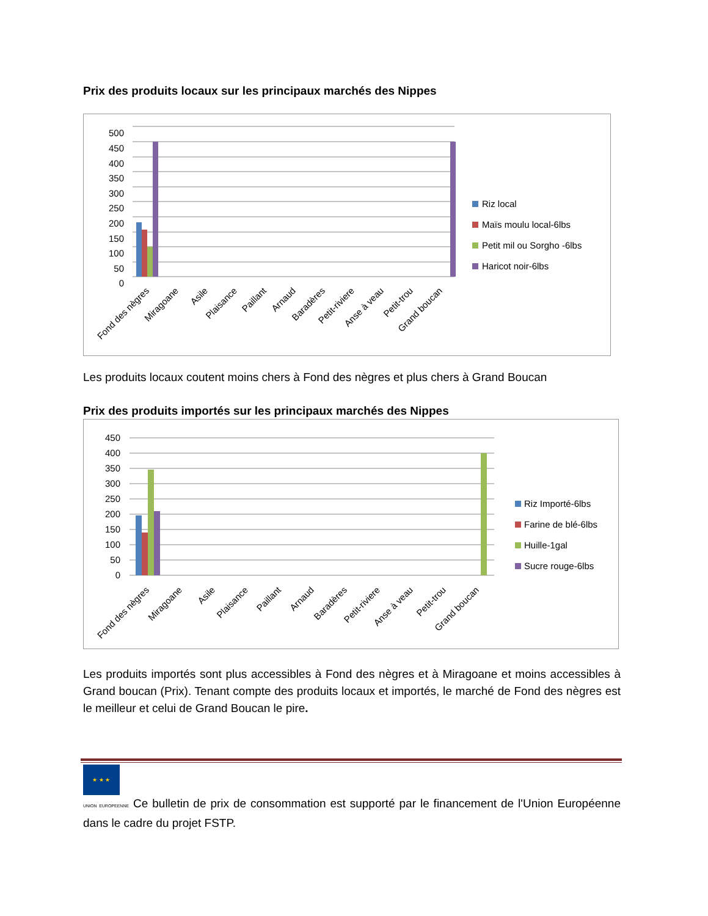Prix des produits locaux sur les principaux marchés des Nippes
500
450
400
350
300
250
200
150
100
50
0
Riz local
Maïs moulu local-6lbs
Petit mil ou Sorgho -6lbs
Haricot noir-6lbs
Fond des nègres
Miragoane
Asile
Plaisance
Paillant
Arnaud
Baradères
Petit-riviere
Anse à veau
Petit-trou
Grand boucan
Les produits locaux coutent moins chers à Fond des nègres et plus chers à Grand Boucan
Prix des produits importés sur les principaux marchés des Nippes
450
400
350
300
250
200
150
100
50
0
Riz Importé-6lbs
Farine de blé-6lbs
Huille-1gal
Sucre rouge-6lbs
Fond des nègres
Miragoane
Asile
Plaisance
Paillant
Arnaud
Baradères
Petit-riviere
Anse à veau
Petit-trou
Grand boucan
Les produits importés sont plus accessibles à Fond des nègres et à Miragoane et moins accessibles à Grand boucan (Prix). Tenant compte des produits locaux et importés, le marché de Fond des nègres est le meilleur et celui de Grand Boucan le pire.
★ ★ ★
UNION EUROPEENNE Ce bulletin de prix de consommation est supporté par le financement de l'Union Européenne dans le cadre du projet FSTP.